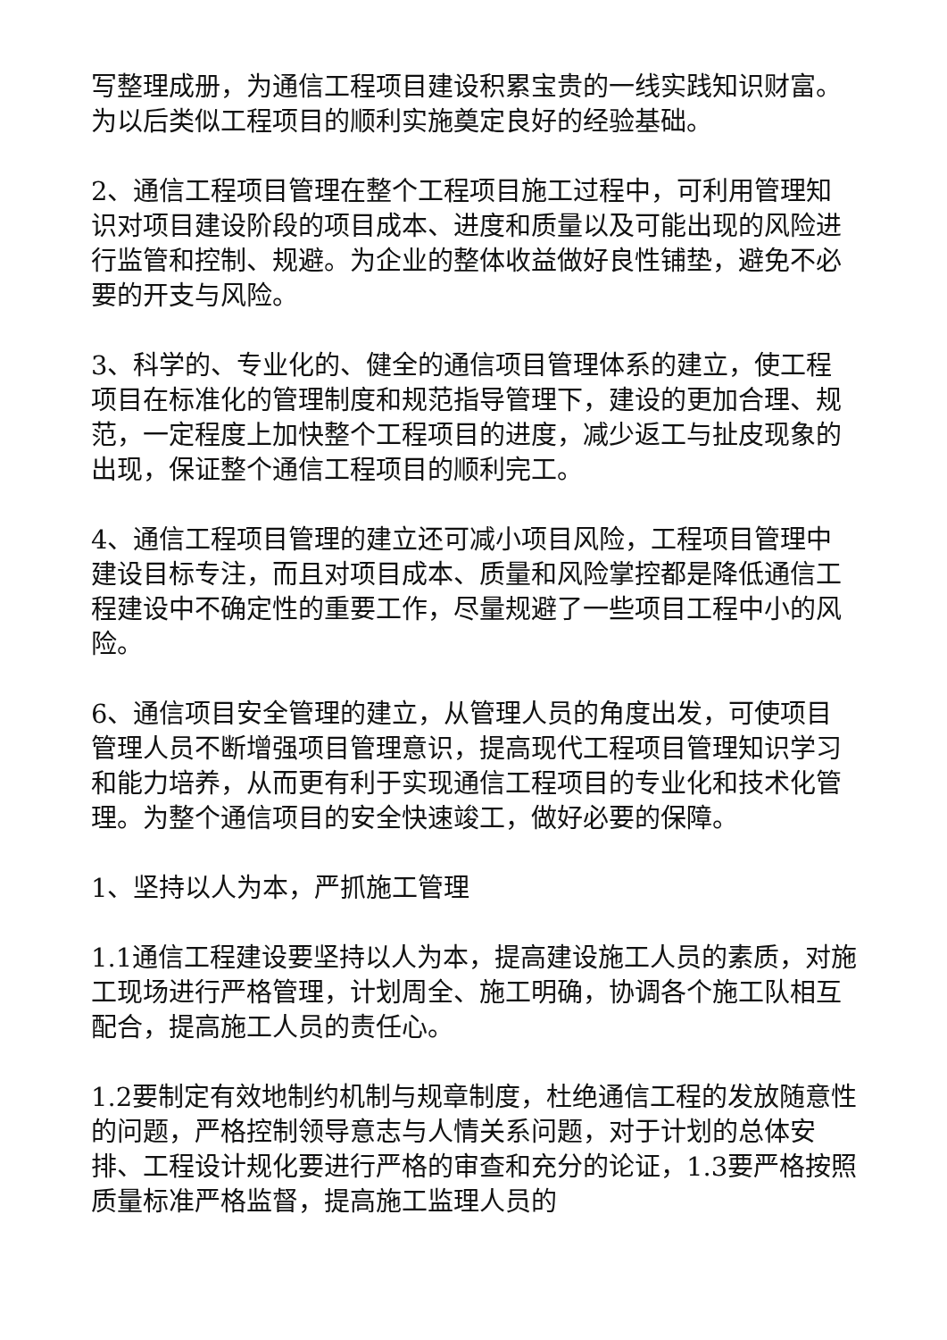写整理成册，为通信工程项目建设积累宝贵的一线实践知识财富。为以后类似工程项目的顺利实施奠定良好的经验基础。
2、通信工程项目管理在整个工程项目施工过程中，可利用管理知识对项目建设阶段的项目成本、进度和质量以及可能出现的风险进行监管和控制、规避。为企业的整体收益做好良性铺垫，避免不必要的开支与风险。
3、科学的、专业化的、健全的通信项目管理体系的建立，使工程项目在标准化的管理制度和规范指导管理下，建设的更加合理、规范，一定程度上加快整个工程项目的进度，减少返工与扯皮现象的出现，保证整个通信工程项目的顺利完工。
4、通信工程项目管理的建立还可减小项目风险，工程项目管理中建设目标专注，而且对项目成本、质量和风险掌控都是降低通信工程建设中不确定性的重要工作，尽量规避了一些项目工程中小的风险。
6、通信项目安全管理的建立，从管理人员的角度出发，可使项目管理人员不断增强项目管理意识，提高现代工程项目管理知识学习和能力培养，从而更有利于实现通信工程项目的专业化和技术化管理。为整个通信项目的安全快速竣工，做好必要的保障。
1、坚持以人为本，严抓施工管理
1.1通信工程建设要坚持以人为本，提高建设施工人员的素质，对施工现场进行严格管理，计划周全、施工明确，协调各个施工队相互配合，提高施工人员的责任心。
1.2要制定有效地制约机制与规章制度，杜绝通信工程的发放随意性的问题，严格控制领导意志与人情关系问题，对于计划的总体安排、工程设计规化要进行严格的审查和充分的论证，1.3要严格按照质量标准严格监督，提高施工监理人员的